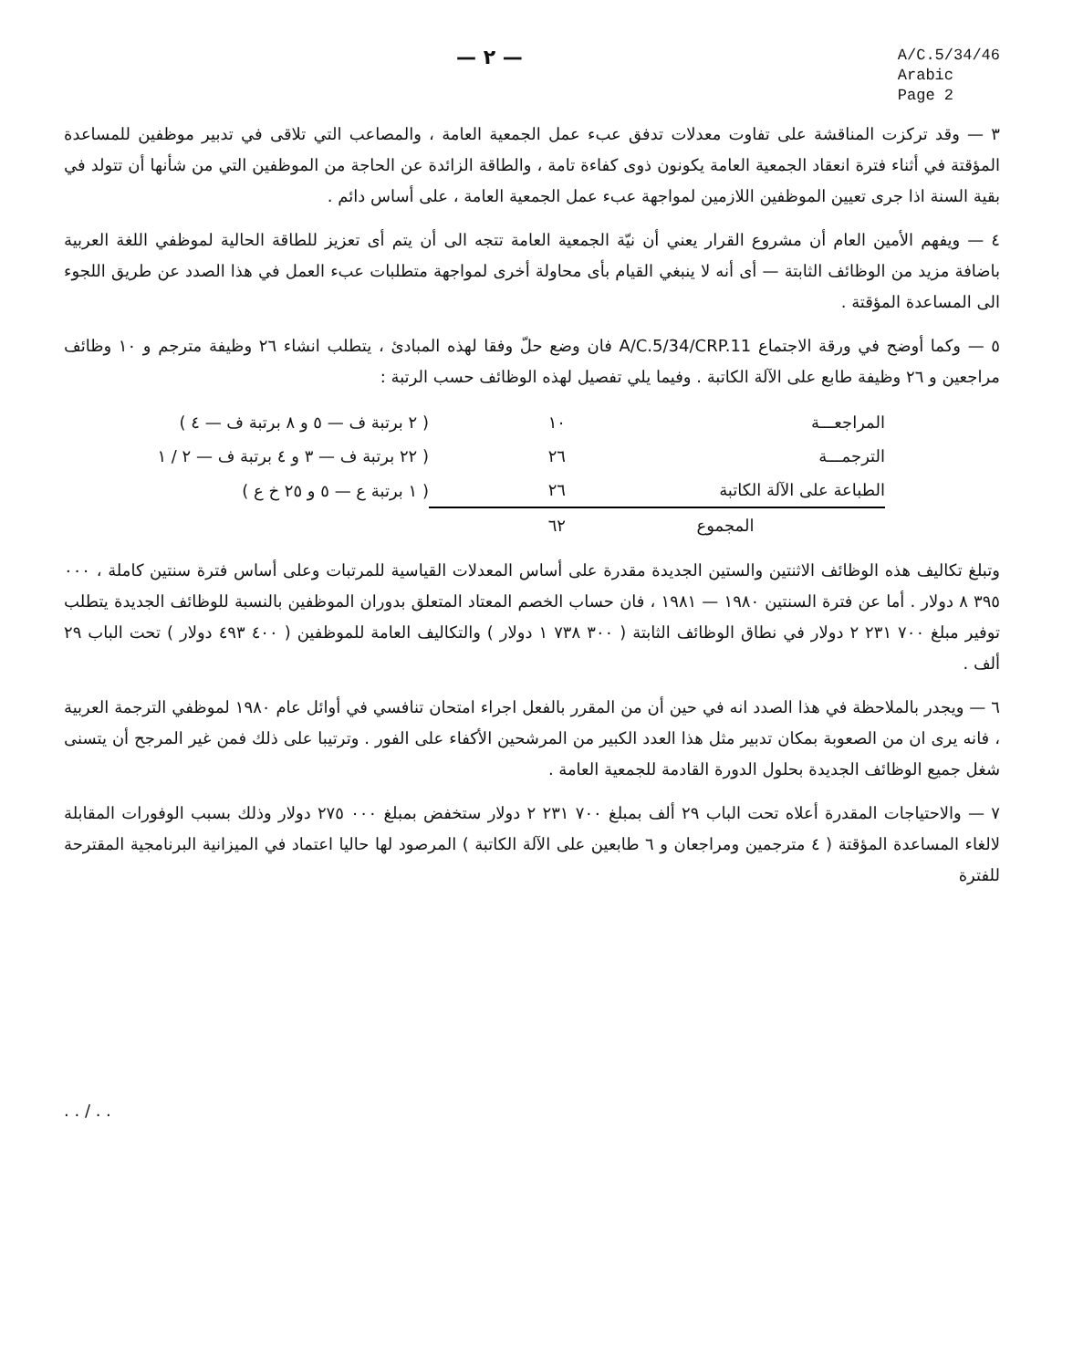— ٢ —
A/C.5/34/46
Arabic
Page 2
٣ — وقد تركزت المناقشة على تفاوت معدلات تدفق عبء عمل الجمعية العامة ، والمصاعب التي تلاقى في تدبير موظفين للمساعدة المؤقتة في أثناء فترة انعقاد الجمعية العامة يكونون ذوى كفاءة تامة ، والطاقة الزائدة عن الحاجة من الموظفين التي من شأنها أن تتولد في بقية السنة اذا جرى تعيين الموظفين اللازمين لمواجهة عبء عمل الجمعية العامة ، على أساس دائم .
٤ — ويفهم الأمين العام أن مشروع القرار يعني أن نيّة الجمعية العامة تتجه الى أن يتم أى تعزيز للطاقة الحالية لموظفي اللغة العربية باضافة مزيد من الوظائف الثابتة — أى أنه لا ينبغي القيام بأى محاولة أخرى لمواجهة متطلبات عبء العمل في هذا الصدد عن طريق اللجوء الى المساعدة المؤقتة .
٥ — وكما أوضح في ورقة الاجتماع A/C.5/34/CRP.11 فان وضع حلّ وفقا لهذه المبادئ ، يتطلب انشاء ٢٦ وظيفة مترجم و ١٠ وظائف مراجعين و ٢٦ وظيفة طابع على الآلة الكاتبة . وفيما يلي تفصيل لهذه الوظائف حسب الرتبة :
| المراجعـــة | ١٠ | ( ٢ برتبة ف — ٥ و ٨ برتبة ف — ٤ ) |
| الترجمـــة | ٢٦ | ( ٢٢ برتبة ف — ٣ و ٤ برتبة ف — ٢ / ١ |
| الطباعة على الآلة الكاتبة | ٢٦ | ( ١ برتبة ع — ٥ و ٢٥ خ ع ) |
| المجموع | ٦٢ | |
وتبلغ تكاليف هذه الوظائف الاثنتين والستين الجديدة مقدرة على أساس المعدلات القياسية للمرتبات وعلى أساس فترة سنتين كاملة ، ٠٠٠ ٣٩٥ ٨ دولار . أما عن فترة السنتين ١٩٨٠ — ١٩٨١ ، فان حساب الخصم المعتاد المتعلق بدوران الموظفين بالنسبة للوظائف الجديدة يتطلب توفير مبلغ ٧٠٠ ٢٣١ ٢ دولار في نطاق الوظائف الثابتة ( ٣٠٠ ٧٣٨ ١ دولار ) والتكاليف العامة للموظفين ( ٤٠٠ ٤٩٣ دولار ) تحت الباب ٢٩ ألف .
٦ — ويجدر بالملاحظة في هذا الصدد انه في حين أن من المقرر بالفعل اجراء امتحان تنافسي في أوائل عام ١٩٨٠ لموظفي الترجمة العربية ، فانه يرى ان من الصعوبة بمكان تدبير مثل هذا العدد الكبير من المرشحين الأكفاء على الفور . وترتيبا على ذلك فمن غير المرجح أن يتسنى شغل جميع الوظائف الجديدة بحلول الدورة القادمة للجمعية العامة .
٧ — والاحتياجات المقدرة أعلاه تحت الباب ٢٩ ألف بمبلغ ٧٠٠ ٢٣١ ٢ دولار ستخفض بمبلغ ٠٠٠ ٢٧٥ دولار وذلك بسبب الوفورات المقابلة لالغاء المساعدة المؤقتة ( ٤ مترجمين ومراجعان و ٦ طابعين على الآلة الكاتبة ) المرصود لها حاليا اعتماد في الميزانية البرنامجية المقترحة للفترة
. . / . .